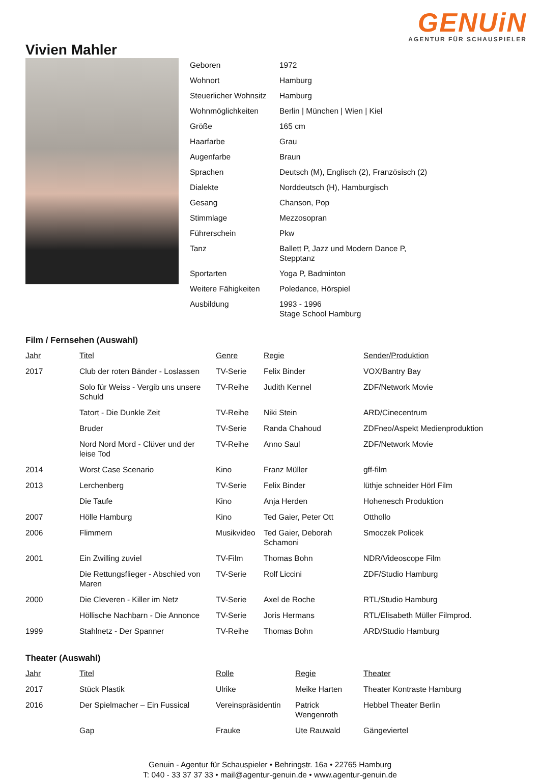GENUiN
AGENTUR FÜR SCHAUSPIELER
Vivien Mahler
| Geboren | 1972 |
| Wohnort | Hamburg |
| Steuerlicher Wohnsitz | Hamburg |
| Wohnmöglichkeiten | Berlin / München / Wien / Kiel |
| Größe | 165 cm |
| Haarfarbe | Grau |
| Augenfarbe | Braun |
| Sprachen | Deutsch (M), Englisch (2), Französisch (2) |
| Dialekte | Norddeutsch (H), Hamburgisch |
| Gesang | Chanson, Pop |
| Stimmlage | Mezzosopran |
| Führerschein | Pkw |
| Tanz | Ballett P, Jazz und Modern Dance P, Stepptanz |
| Sportarten | Yoga P, Badminton |
| Weitere Fähigkeiten | Poledance, Hörspiel |
| Ausbildung | 1993 - 1996 Stage School Hamburg |
Film / Fernsehen (Auswahl)
| Jahr | Titel | Genre | Regie | Sender/Produktion |
| --- | --- | --- | --- | --- |
| 2017 | Club der roten Bänder - Loslassen | TV-Serie | Felix Binder | VOX/Bantry Bay |
| | Solo für Weiss - Vergib uns unsere Schuld | TV-Reihe | Judith Kennel | ZDF/Network Movie |
| | Tatort - Die Dunkle Zeit | TV-Reihe | Niki Stein | ARD/Cinecentrum |
| | Bruder | TV-Serie | Randa Chahoud | ZDFneo/Aspekt Medienproduktion |
| | Nord Nord Mord - Clüver und der leise Tod | TV-Reihe | Anno Saul | ZDF/Network Movie |
| 2014 | Worst Case Scenario | Kino | Franz Müller | gff-film |
| 2013 | Lerchenberg | TV-Serie | Felix Binder | lüthje schneider Hörl Film |
| | Die Taufe | Kino | Anja Herden | Hohenesch Produktion |
| 2007 | Hölle Hamburg | Kino | Ted Gaier, Peter Ott | Otthollo |
| 2006 | Flimmern | Musikvideo | Ted Gaier, Deborah Schamoni | Smoczek Policek |
| 2001 | Ein Zwilling zuviel | TV-Film | Thomas Bohn | NDR/Videoscope Film |
| | Die Rettungsflieger - Abschied von Maren | TV-Serie | Rolf Liccini | ZDF/Studio Hamburg |
| 2000 | Die Cleveren - Killer im Netz | TV-Serie | Axel de Roche | RTL/Studio Hamburg |
| | Höllische Nachbarn - Die Annonce | TV-Serie | Joris Hermans | RTL/Elisabeth Müller Filmprod. |
| 1999 | Stahlnetz - Der Spanner | TV-Reihe | Thomas Bohn | ARD/Studio Hamburg |
Theater (Auswahl)
| Jahr | Titel | Rolle | Regie | Theater |
| --- | --- | --- | --- | --- |
| 2017 | Stück Plastik | Ulrike | Meike Harten | Theater Kontraste Hamburg |
| 2016 | Der Spielmacher – Ein Fussical | Vereinspräsidentin | Patrick Wengenroth | Hebbel Theater Berlin |
| | Gap | Frauke | Ute Rauwald | Gängeviertel |
Genuin - Agentur für Schauspieler • Behringstr. 16a • 22765 Hamburg
T: 040 - 33 37 37 33 • mail@agentur-genuin.de • www.agentur-genuin.de